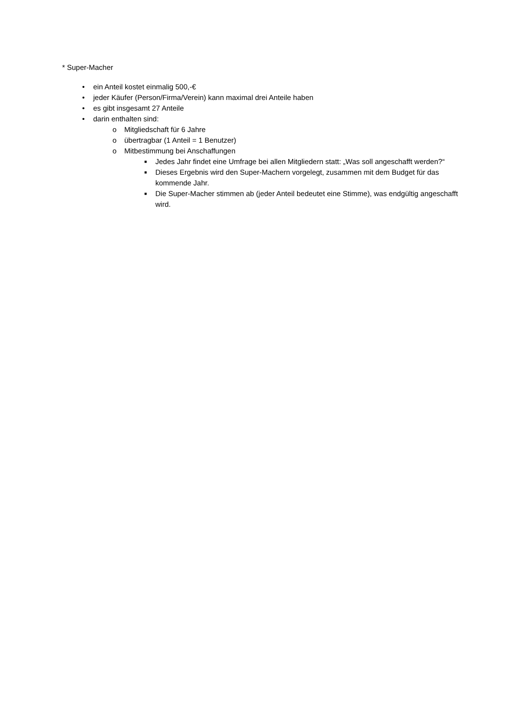* Super-Macher
• ein Anteil kostet einmalig 500,-€
• jeder Käufer (Person/Firma/Verein) kann maximal drei Anteile haben
• es gibt insgesamt 27 Anteile
• darin enthalten sind:
o Mitgliedschaft für 6 Jahre
o übertragbar (1 Anteil = 1 Benutzer)
o Mitbestimmung bei Anschaffungen
■ Jedes Jahr findet eine Umfrage bei allen Mitgliedern statt: „Was soll angeschafft werden?“
■ Dieses Ergebnis wird den Super-Machern vorgelegt, zusammen mit dem Budget für das kommende Jahr.
■ Die Super-Macher stimmen ab (jeder Anteil bedeutet eine Stimme), was endgültig angeschafft wird.